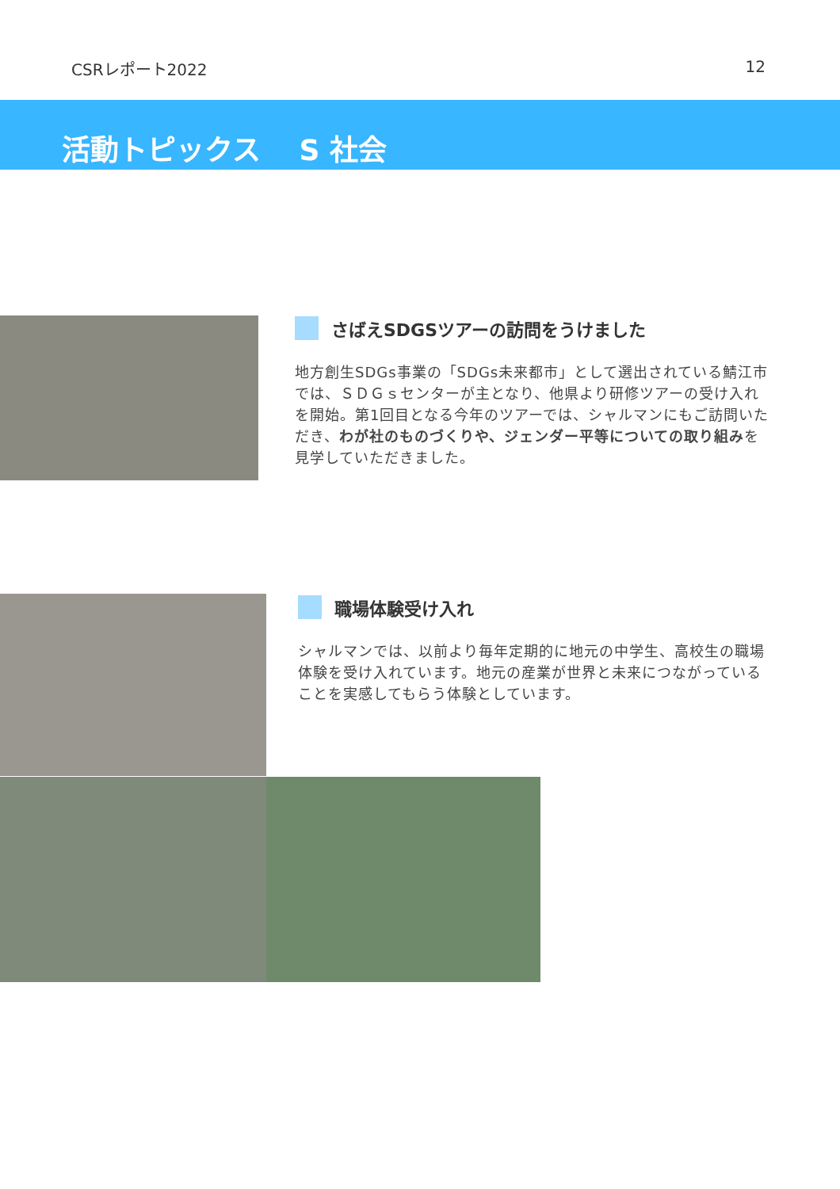CSRレポート2022 12
活動トピックス　 S 社会
さばえSDGSツアーの訪問をうけました
地方創生SDGs事業の「SDGs未来都市」として選出されている鯖江市では、ＳＤＧｓセンターが主となり、他県より研修ツアーの受け入れを開始。第1回目となる今年のツアーでは、シャルマンにもご訪問いただき、わが社のものづくりや、ジェンダー平等についての取り組みを見学していただきました。
職場体験受け入れ
シャルマンでは、以前より毎年定期的に地元の中学生、高校生の職場体験を受け入れています。地元の産業が世界と未来につながっていることを実感してもらう体験としています。